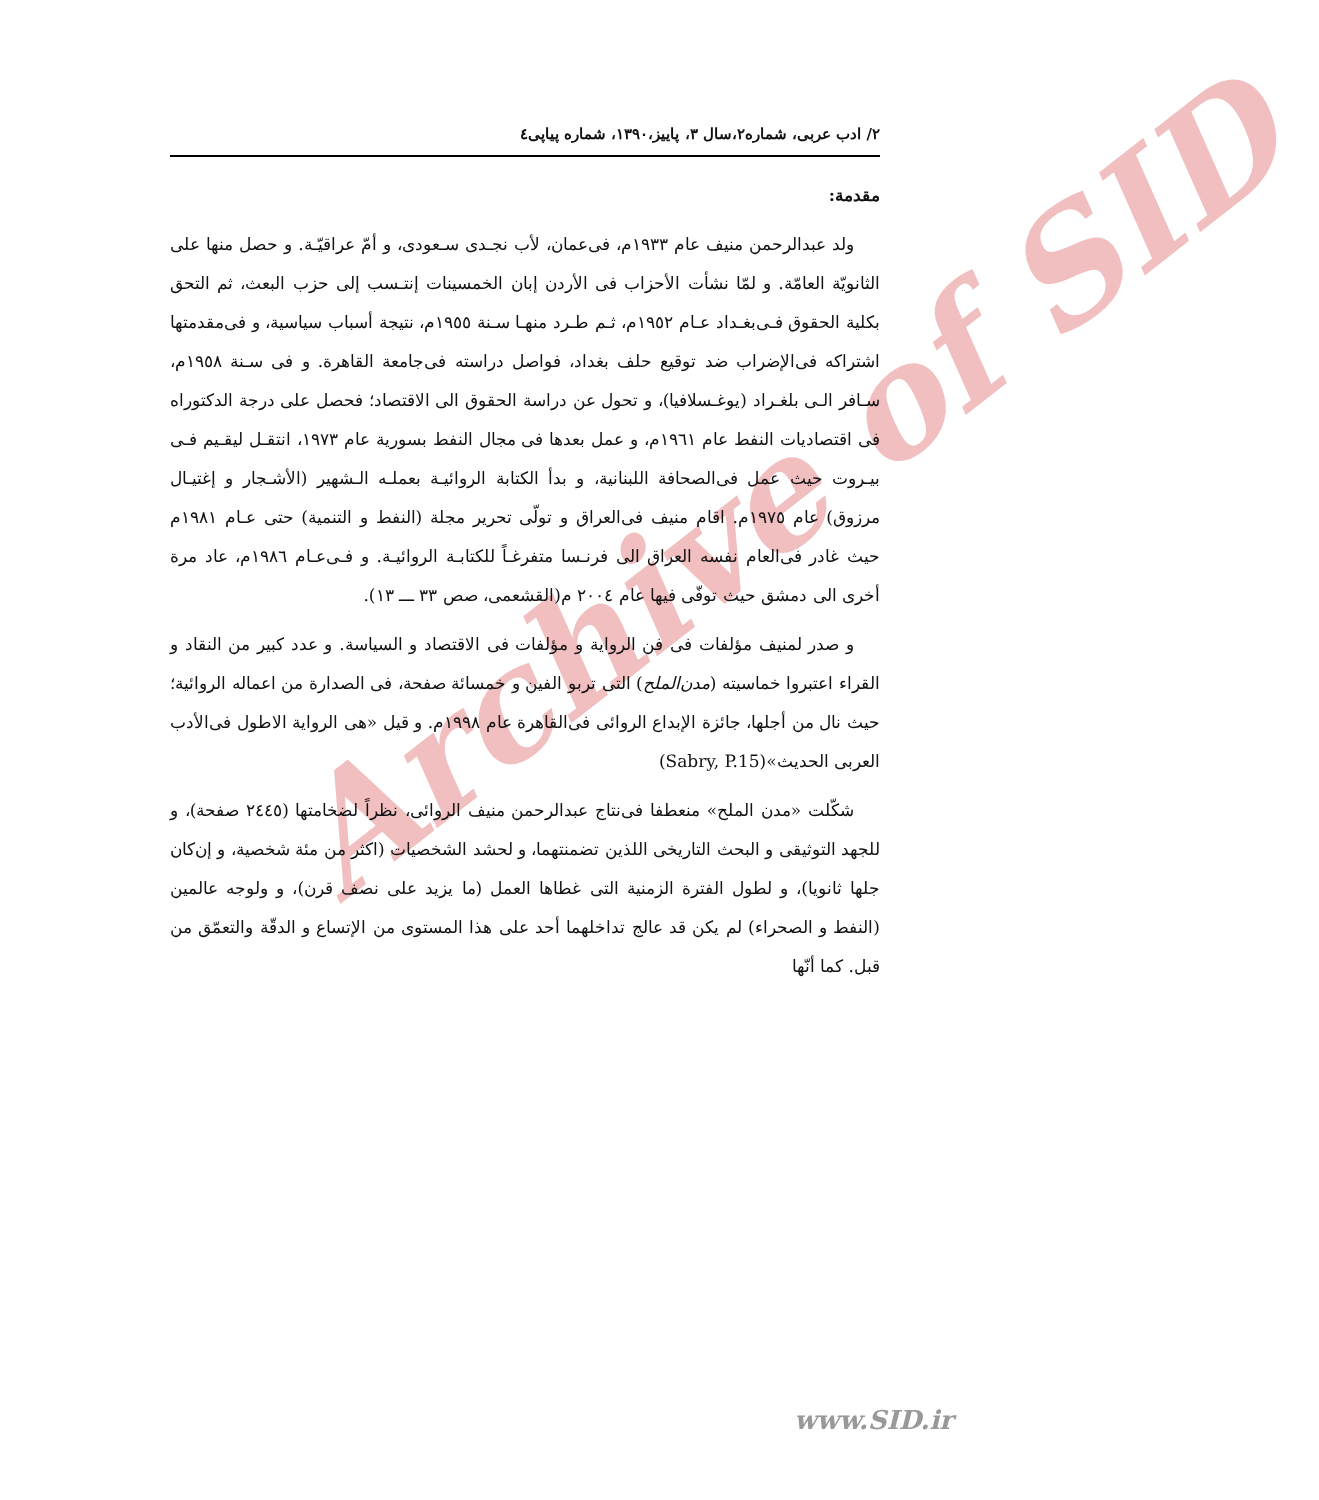Archive of SID
٢/ ادب عربی، شماره٢،سال ٣، پاییز،١٣٩٠، شماره پیاپی٤
مقدمة:
ولد عبدالرحمن منيف عام ١٩٣٣م، فی‌عمان، لأب نجـدی سـعودی، و أمّ عراقيّـة. و حصل منها علی الثانويّة العامّة. و لمّا نشأت الأحزاب فی الأردن إبان الخمسينات إنتـسب إلی حزب البعث، ثم التحق بكلية الحقوق فـی‌بغـداد عـام ١٩٥٢م، ثـم طـرد منهـا سـنة ١٩٥٥م، نتيجة أسباب سياسية، و فی‌مقدمتها اشتراكه فی‌الإضراب ضد توقيع حلف بغداد، فواصل دراسته فی‌جامعة القاهرة. و فی سـنة ١٩٥٨م، سـافر الـی بلغـراد (يوغـسلافيا)، و تحول عن دراسة الحقوق الی الاقتصاد؛ فحصل علی درجة الدكتوراه فی اقتصاديات النفط عام ١٩٦١م، و عمل بعدها فی مجال النفط بسورية عام ١٩٧٣، انتقـل ليقـيم فـی بيـروت حيث عمل فی‌الصحافة اللبنانية، و بدأ الكتابة الروائيـة بعملـه الـشهير (الأشـجار و إغتيـال مرزوق) عام ١٩٧٥م. اقام منيف فی‌العراق و تولّی تحرير مجلة (النفط و التنمية) حتی عـام ١٩٨١م حيث غادر فی‌العام نفسه العراق الی فرنـسا متفرغـاً للكتابـة الروائيـة. و فـی‌عـام ١٩٨٦م، عاد مرة أخری الی دمشق حيث توفّی فيها عام ٢٠٠٤ م(القشعمی، صص ٣٣ ـــ ١٣).
و صدر لمنيف مؤلفات فی فن الرواية و مؤلفات فی الاقتصاد و السياسة. و عدد كبير من النقاد و القراء اعتبروا خماسيته (مدن‌الملح) التی تربو الفين و خمسائة صفحة، فی الصدارة من اعماله الروائية؛ حيث نال من أجلها، جائزة الإبداع الروائی فی‌القاهرة عام ١٩٩٨م. و قيل «هی الرواية الاطول فی‌الأدب العربی الحديث»(Sabry, P.15)
شكّلت «مدن الملح» منعطفا فی‌نتاج عبدالرحمن منيف الروائی، نظراً لضخامتها (٢٤٤٥ صفحة)، و للجهد التوثيقی و البحث التاريخی اللذين تضمنتهما، و لحشد الشخصيات (اكثر من مئة شخصية، و إن‌كان جلها ثانويا)، و لطول الفترة الزمنية التی غطاها العمل (ما يزيد علی نصف قرن)، و ولوجه عالمين (النفط و الصحراء) لم يكن قد عالج تداخلهما أحد علی هذا المستوی من الإتساع و الدقّة والتعمّق من قبل. كما أنّها
www.SID.ir